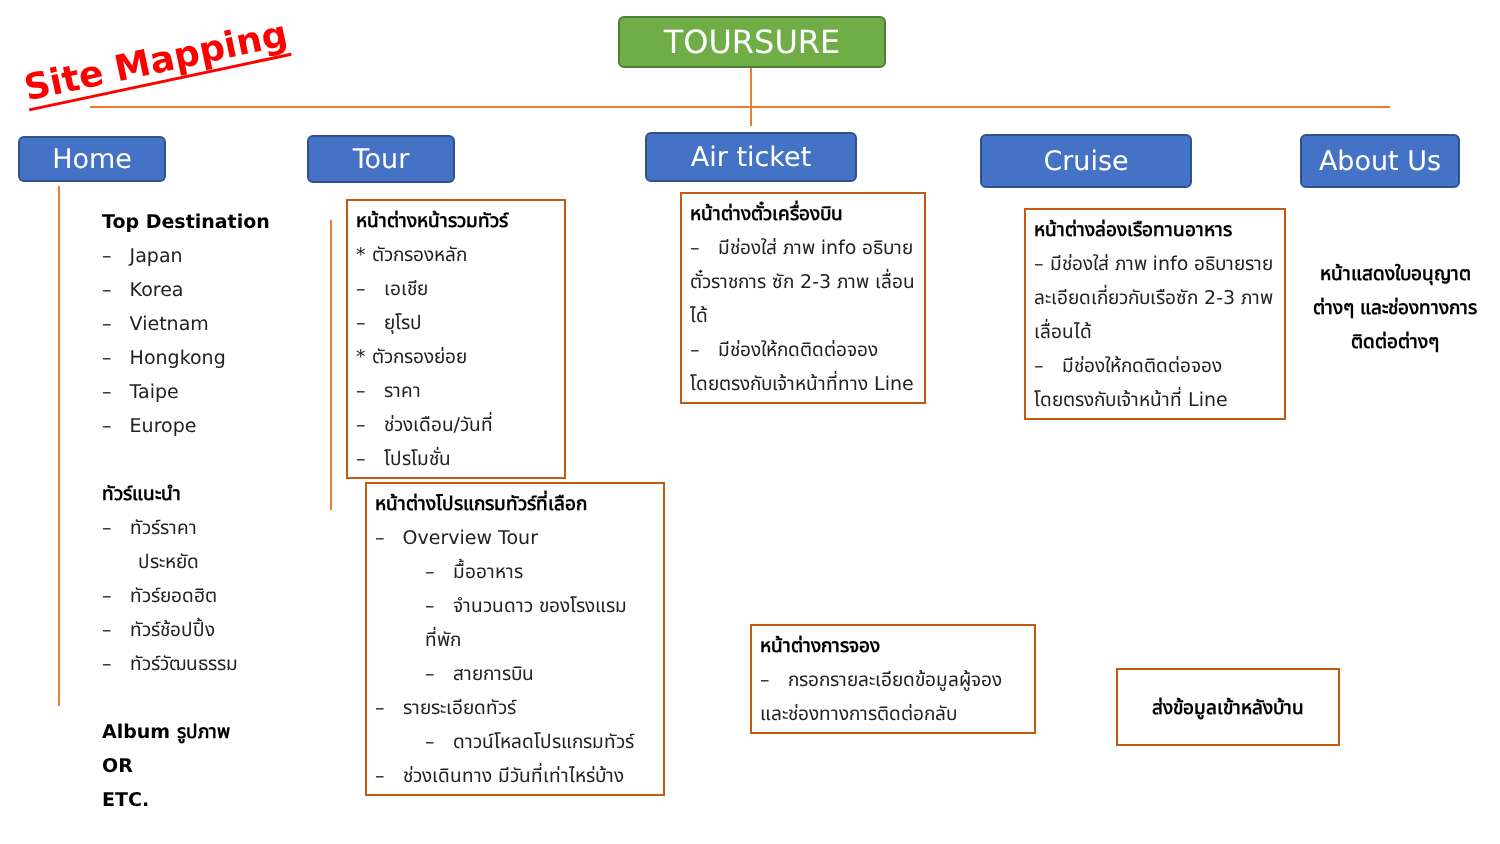Site Mapping
TOURSURE
Home Tour Air ticket Cruise About Us
Top Destination
– Japan
– Korea
– Vietnam
– Hongkong
– Taipe
– Europe
ทัวร์แนะนำ
– ทัวร์ราคา
ประหยัด
– ทัวร์ยอดฮิต
– ทัวร์ช้อปปิ้ง
– ทัวร์วัฒนธรรม
Album รูปภาพ
OR
ETC.
หน้าต่างหน้ารวมทัวร์
* ตัวกรองหลัก
– เอเชีย
– ยุโรป
* ตัวกรองย่อย
– ราคา
– ช่วงเดือน/วันที่
– โปรโมชั่น
หน้าต่างโปรแกรมทัวร์ที่เลือก
– Overview Tour
– มื้ออาหาร
– จำนวนดาว ของโรงแรมที่พัก
– สายการบิน
– รายระเอียดทัวร์
– ดาวน์โหลดโปรแกรมทัวร์
– ช่วงเดินทาง มีวันที่เท่าไหร่บ้าง
หน้าต่างตั๋วเครื่องบิน
– มีช่องใส่ ภาพ info อธิบายตั๋วราชการ ซัก 2-3 ภาพ เลื่อนได้
– มีช่องให้กดติดต่อจอง โดยตรงกับเจ้าหน้าที่ทาง Line
หน้าต่างล่องเรือทานอาหาร
– มีช่องใส่ ภาพ info อธิบายรายละเอียดเกี่ยวกับเรือซัก 2-3 ภาพ เลื่อนได้
– มีช่องให้กดติดต่อจอง โดยตรงกับเจ้าหน้าที่ Line
หน้าแสดงใบอนุญาตต่างๆ และช่องทางการติดต่อต่างๆ
หน้าต่างการจอง
– กรอกรายละเอียดข้อมูลผู้จอง และช่องทางการติดต่อกลับ
ส่งข้อมูลเข้าหลังบ้าน